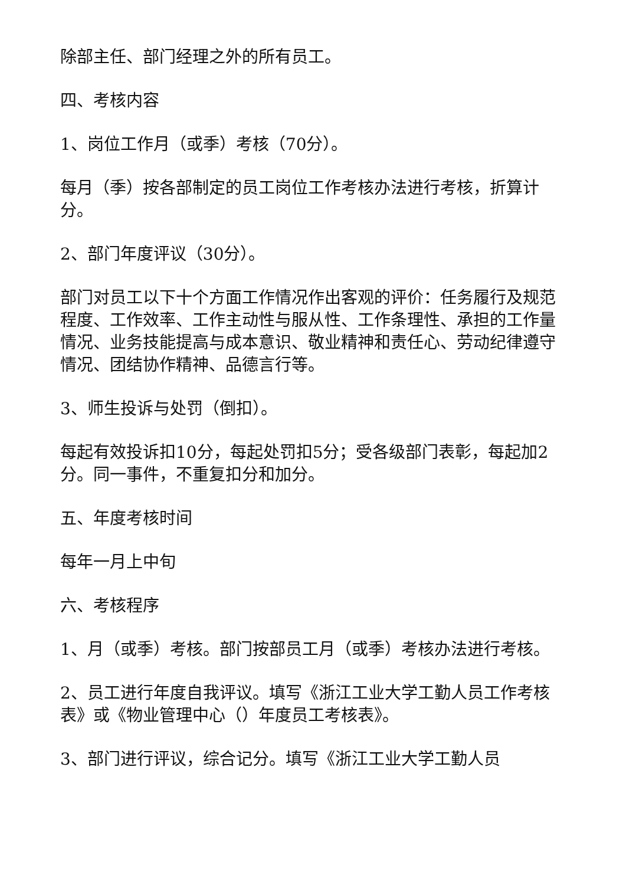除部主任、部门经理之外的所有员工。
四、考核内容
1、岗位工作月（或季）考核（70分）。
每月（季）按各部制定的员工岗位工作考核办法进行考核，折算计分。
2、部门年度评议（30分）。
部门对员工以下十个方面工作情况作出客观的评价：任务履行及规范程度、工作效率、工作主动性与服从性、工作条理性、承担的工作量情况、业务技能提高与成本意识、敬业精神和责任心、劳动纪律遵守情况、团结协作精神、品德言行等。
3、师生投诉与处罚（倒扣）。
每起有效投诉扣10分，每起处罚扣5分；受各级部门表彰，每起加2分。同一事件，不重复扣分和加分。
五、年度考核时间
每年一月上中旬
六、考核程序
1、月（或季）考核。部门按部员工月（或季）考核办法进行考核。
2、员工进行年度自我评议。填写《浙江工业大学工勤人员工作考核表》或《物业管理中心（）年度员工考核表》。
3、部门进行评议，综合记分。填写《浙江工业大学工勤人员